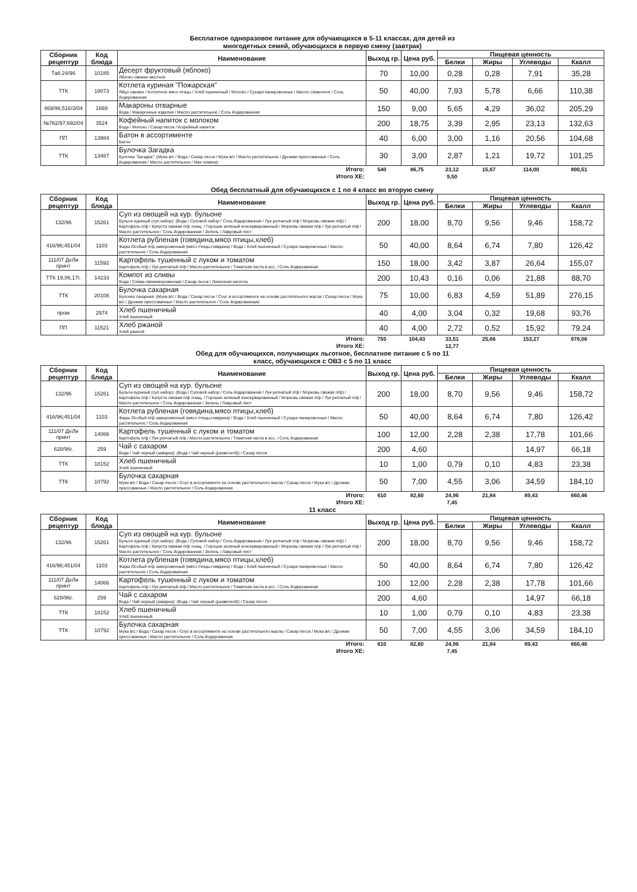Бесплатное одноразовое питание для обучающихся в 5-11 классах, для детей из
многодетных семей, обучающихся в первую смену (завтрак)
| Сборник рецептур | Код блюда | Наименование | Выход гр. | Цена руб. | Пищевая ценность | | | |
| --- | --- | --- | --- | --- | --- | --- | --- | --- |
| | | | | | Белки | Жиры | Углеводы | Ккалл |
| Таб.24/96 | 10185 | Десерт фруктовый (яблоко) Яблоко свежее местное | 70 | 10,00 | 0,28 | 0,28 | 7,91 | 35,28 |
| ТТК | 18073 | Котлета куриная "Пожарская" Яйцо свежее / Котлетное мясо птицы / Хлеб пшеничный / Молоко / Сухари панировочные / Масло сливочное / Соль йодированная | 50 | 40,00 | 7,93 | 5,78 | 6,66 | 110,38 |
| 469/96;516/3/04 | 1669 | Макароны отварные Вода / Макаронные изделия / Масло растительное / Соль йодированная | 150 | 9,00 | 5,65 | 4,29 | 36,02 | 205,29 |
| №762/97;692/04 | 3524 | Кофейный напиток с молоком Вода / Молоко / Сахар песок / Кофейный напиток | 200 | 18,75 | 3,39 | 2,95 | 23,13 | 132,63 |
| ПП | 13984 | Батон в ассортименте Батон | 40 | 6,00 | 3,00 | 1,16 | 20,56 | 104,68 |
| ТТК | 13487 | Булочка Загадка Булочка "Загадка": (Мука в/с / Вода / Сахар песок / Мука в/с / Масло растительное / Дрожжи прессованные / Соль йодированная / Масло растительное / Мак семена) | 30 | 3,00 | 2,87 | 1,21 | 19,72 | 101,25 |
| Итого: | 540 | 86,75 | 23,12 | 15,67 | 114,00 | 800,51 |
| Итого ХЕ: | | | 9,50 | | | |
Обед бесплатный для обучающихся с 1 по 4 класс во вторую смену
| Сборник рецептур | Код блюда | Наименование | Выход гр. | Цена руб. | Пищевая ценность | | | |
| --- | --- | --- | --- | --- | --- | --- | --- | --- |
| | | | | | Белки | Жиры | Углеводы | Ккалл |
| 132/96 | 15261 | Суп из овощей на кур. бульоне Бульон куриный (суп.набор): (Вода / Суповой набор / Соль йодированная / Лук репчатый п/ф / Морковь свежая п/ф) / Картофель п/ф / Капуста свежая п/ф очищ. / Горошек зеленый консервированный / Морковь свежая п/ф / Лук репчатый п/ф / Масло растительное / Соль йодированная / Зелень / Лавровый лист | 200 | 18,00 | 8,70 | 9,56 | 9,46 | 158,72 |
| 416/96;451/04 | 1103 | Котлета рубленая (говядина,мясо птицы,хлеб) Фарш Особый п/ф замороженный (мясо птицы,говядина) / Вода / Хлеб пшеничный / Сухари панировочные / Масло растительное / Соль йодированная | 50 | 40,00 | 8,64 | 6,74 | 7,80 | 126,42 |
| 111/07 ДеЛи принт | 11592 | Картофель тушенный с луком и томатом Картофель п/ф / Лук репчатый п/ф / Масло растительное / Томатная паста в асс. / Соль йодированная | 150 | 18,00 | 3,42 | 3,87 | 26,64 | 155,07 |
| ТТК 19,06,17г. | 14233 | Компот из сливы Вода / Слива свежемороженная / Сахар песок / Лимонная кислота | 200 | 10,43 | 0,16 | 0,06 | 21,88 | 88,70 |
| ТТК | 20108 | Булочка сахарная Булочка сахарная: (Мука в/с / Вода / Сахар песок / Соус в ассортименте на основе растительного масла / Сахар песок / Мука в/с / Дрожжи прессованные / Масло растительное / Соль йодированная) | 75 | 10,00 | 6,83 | 4,59 | 51,89 | 276,15 |
| пром | 2974 | Хлеб пшеничный Хлеб пшеничный | 40 | 4,00 | 3,04 | 0,32 | 19,68 | 93,76 |
| ПП | 11521 | Хлеб ржаной Хлеб ржаной | 40 | 4,00 | 2,72 | 0,52 | 15,92 | 79,24 |
| Итого: | 755 | 104,43 | 33,51 | 25,66 | 153,27 | 978,06 |
| Итого ХЕ: | | | 12,77 | | | |
Обед для обучающихся, получающих льготное, бесплатное питание с 5 по 11
класс, обучающихся с ОВЗ с 5 по 11 класс
| Сборник рецептур | Код блюда | Наименование | Выход гр. | Цена руб. | Пищевая ценность | | | |
| --- | --- | --- | --- | --- | --- | --- | --- | --- |
| | | | | | Белки | Жиры | Углеводы | Ккалл |
| 132/96 | 15261 | Суп из овощей на кур. бульоне Бульон куриный (суп.набор): (Вода / Суповой набор / Соль йодированная / Лук репчатый п/ф / Морковь свежая п/ф) / Картофель п/ф / Капуста свежая п/ф очищ. / Горошек зеленый консервированный / Морковь свежая п/ф / Лук репчатый п/ф / Масло растительное / Соль йодированная / Зелень / Лавровый лист | 200 | 18,00 | 8,70 | 9,56 | 9,46 | 158,72 |
| 416/96;451/04 | 1103 | Котлета рубленая (говядина,мясо птицы,хлеб) Фарш Особый п/ф замороженный (мясо птицы,говядина) / Вода / Хлеб пшеничный / Сухари панировочные / Масло растительное / Соль йодированная | 50 | 40,00 | 8,64 | 6,74 | 7,80 | 126,42 |
| 111/07 ДеЛи принт | 14066 | Картофель тушенный с луком и томатом Картофель п/ф / Лук репчатый п/ф / Масло растительное / Томатная паста в асс. / Соль йодированная | 100 | 12,00 | 2,28 | 2,38 | 17,78 | 101,66 |
| 628/96г. | 259 | Чай с сахаром Вода / Чай черный (заварка): (Вода / Чай черный (развесной)) / Сахар песок | 200 | 4,60 | | | 14,97 | 66,18 |
| ТТК | 18152 | Хлеб пшеничный Хлеб пшеничный | 10 | 1,00 | 0,79 | 0,10 | 4,83 | 23,38 |
| ТТК | 10792 | Булочка сахарная Мука в/с / Вода / Сахар песок / Соус в ассортименте на основе растительного масла / Сахар песок / Мука в/с / Дрожжи прессованные / Масло растительное / Соль йодированная | 50 | 7,00 | 4,55 | 3,06 | 34,59 | 184,10 |
| Итого: | 610 | 82,60 | 24,96 | 21,84 | 89,43 | 660,46 |
| Итого ХЕ: | | | 7,45 | | | |
11 класс
| Сборник рецептур | Код блюда | Наименование | Выход гр. | Цена руб. | Пищевая ценность | | | |
| --- | --- | --- | --- | --- | --- | --- | --- | --- |
| | | | | | Белки | Жиры | Углеводы | Ккалл |
| 132/96 | 15261 | Суп из овощей на кур. бульоне Бульон куриный (суп.набор): (Вода / Суповой набор / Соль йодированная / Лук репчатый п/ф / Морковь свежая п/ф) / Картофель п/ф / Капуста свежая п/ф очищ. / Горошек зеленый консервированный / Морковь свежая п/ф / Лук репчатый п/ф / Масло растительное / Соль йодированная / Зелень / Лавровый лист | 200 | 18,00 | 8,70 | 9,56 | 9,46 | 158,72 |
| 416/96;451/04 | 1103 | Котлета рубленая (говядина,мясо птицы,хлеб) Фарш Особый п/ф замороженный (мясо птицы,говядина) / Вода / Хлеб пшеничный / Сухари панировочные / Масло растительное / Соль йодированная | 50 | 40,00 | 8,64 | 6,74 | 7,80 | 126,42 |
| 111/07 ДеЛи принт | 14066 | Картофель тушенный с луком и томатом Картофель п/ф / Лук репчатый п/ф / Масло растительное / Томатная паста в асс. / Соль йодированная | 100 | 12,00 | 2,28 | 2,38 | 17,78 | 101,66 |
| 628/96г. | 259 | Чай с сахаром Вода / Чай черный (заварка): (Вода / Чай черный (развесной)) / Сахар песок | 200 | 4,60 | | | 14,97 | 66,18 |
| ТТК | 18152 | Хлеб пшеничный Хлеб пшеничный | 10 | 1,00 | 0,79 | 0,10 | 4,83 | 23,38 |
| ТТК | 10792 | Булочка сахарная Мука в/с / Вода / Сахар песок / Соус в ассортименте на основе растительного масла / Сахар песок / Мука в/с / Дрожжи прессованные / Масло растительное / Соль йодированная | 50 | 7,00 | 4,55 | 3,06 | 34,59 | 184,10 |
| Итого: | 610 | 82,60 | 24,96 | 21,84 | 89,43 | 660,46 |
| Итого ХЕ: | | | 7,45 | | | |